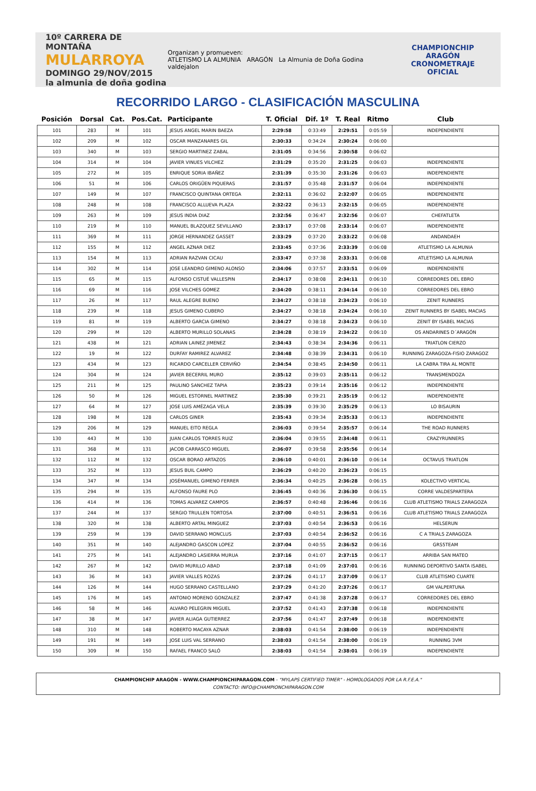10º CARRERA DE MONTAÑA
MULARROYA
DOMINGO 29/NOV/2015
la almunia de doña godina
Organizan y promueven:
ATLETISMO LA ALMUNIA ARAGÓN La Almunia de Doña Godina valdejalon
CHAMPIONCHIP
ARAGÓN
CRONOMETRAJE OFICIAL
RECORRIDO LARGO - CLASIFICACIÓN MASCULINA
| Posición | Dorsal | Cat. | Pos.Cat. | Participante | T. Oficial | Dif. 1º | T. Real | Ritmo | Club |
| --- | --- | --- | --- | --- | --- | --- | --- | --- | --- |
| 101 | 283 | M | 101 | JESUS ANGEL MARIN BAEZA | 2:29:58 | 0:33:49 | 2:29:51 | 0:05:59 | INDEPENDIENTE |
| 102 | 209 | M | 102 | OSCAR MANZANARES GIL | 2:30:33 | 0:34:24 | 2:30:24 | 0:06:00 | |
| 103 | 340 | M | 103 | SERGIO MARTINEZ ZABAL | 2:31:05 | 0:34:56 | 2:30:58 | 0:06:02 | |
| 104 | 314 | M | 104 | JAVIER VINUES VILCHEZ | 2:31:29 | 0:35:20 | 2:31:25 | 0:06:03 | INDEPENDIENTE |
| 105 | 272 | M | 105 | ENRIQUE SORIA IBAÑEZ | 2:31:39 | 0:35:30 | 2:31:26 | 0:06:03 | INDEPENDIENTE |
| 106 | 51 | M | 106 | CARLOS ORIGÜEN PIQUERAS | 2:31:57 | 0:35:48 | 2:31:57 | 0:06:04 | INDEPENDIENTE |
| 107 | 149 | M | 107 | FRANCISCO QUINTANA ORTEGA | 2:32:11 | 0:36:02 | 2:32:07 | 0:06:05 | INDEPENDIENTE |
| 108 | 248 | M | 108 | FRANCISCO ALLUEVA PLAZA | 2:32:22 | 0:36:13 | 2:32:15 | 0:06:05 | INDEPENDIENTE |
| 109 | 263 | M | 109 | JESUS INDIA DIAZ | 2:32:56 | 0:36:47 | 2:32:56 | 0:06:07 | CHEFATLETA |
| 110 | 219 | M | 110 | MANUEL BLAZQUEZ SEVILLANO | 2:33:17 | 0:37:08 | 2:33:14 | 0:06:07 | INDEPENDIENTE |
| 111 | 369 | M | 111 | JORGE HERNANDEZ GASSET | 2:33:29 | 0:37:20 | 2:33:22 | 0:06:08 | ANDANDAEH |
| 112 | 155 | M | 112 | ANGEL AZNAR DIEZ | 2:33:45 | 0:37:36 | 2:33:39 | 0:06:08 | ATLETISMO LA ALMUNIA |
| 113 | 154 | M | 113 | ADRIAN RAZVAN CICAU | 2:33:47 | 0:37:38 | 2:33:31 | 0:06:08 | ATLETISMO LA ALMUNIA |
| 114 | 302 | M | 114 | JOSE LEANDRO GIMENO ALONSO | 2:34:06 | 0:37:57 | 2:33:51 | 0:06:09 | INDEPENDIENTE |
| 115 | 65 | M | 115 | ALFONSO CISTUÉ VALLESPIN | 2:34:17 | 0:38:08 | 2:34:11 | 0:06:10 | CORREDORES DEL EBRO |
| 116 | 69 | M | 116 | JOSE VILCHES GOMEZ | 2:34:20 | 0:38:11 | 2:34:14 | 0:06:10 | CORREDORES DEL EBRO |
| 117 | 26 | M | 117 | RAUL ALEGRE BUENO | 2:34:27 | 0:38:18 | 2:34:23 | 0:06:10 | ZENIT RUNNERS |
| 118 | 239 | M | 118 | JESUS GIMENO CUBERO | 2:34:27 | 0:38:18 | 2:34:24 | 0:06:10 | ZENIT RUNNERS BY ISABEL MACIAS |
| 119 | 81 | M | 119 | ALBERTO GARCIA GIMENO | 2:34:27 | 0:38:18 | 2:34:23 | 0:06:10 | ZENIT BY ISABEL MACIAS |
| 120 | 299 | M | 120 | ALBERTO MURILLO SOLANAS | 2:34:28 | 0:38:19 | 2:34:22 | 0:06:10 | OS ANDARINES D´ARAGÓN |
| 121 | 438 | M | 121 | ADRIAN LAINEZ JIMENEZ | 2:34:43 | 0:38:34 | 2:34:36 | 0:06:11 | TRIATLON CIERZO |
| 122 | 19 | M | 122 | DURFAY RAMIREZ ALVAREZ | 2:34:48 | 0:38:39 | 2:34:31 | 0:06:10 | RUNNING ZARAGOZA-FISIO ZARAGOZ |
| 123 | 434 | M | 123 | RICARDO CARCELLER CERVIÑO | 2:34:54 | 0:38:45 | 2:34:50 | 0:06:11 | LA CABRA TIRA AL MONTE |
| 124 | 304 | M | 124 | JAVIER BECERRIL MURO | 2:35:12 | 0:39:03 | 2:35:11 | 0:06:12 | TRANSMENDOZA |
| 125 | 211 | M | 125 | PAULINO SANCHEZ TAPIA | 2:35:23 | 0:39:14 | 2:35:16 | 0:06:12 | INDEPENDIENTE |
| 126 | 50 | M | 126 | MIGUEL ESTORNEL MARTINEZ | 2:35:30 | 0:39:21 | 2:35:19 | 0:06:12 | INDEPENDIENTE |
| 127 | 64 | M | 127 | JOSE LUIS AMÉZAGA VELA | 2:35:39 | 0:39:30 | 2:35:29 | 0:06:13 | LO BISAURIN |
| 128 | 198 | M | 128 | CARLOS GINER | 2:35:43 | 0:39:34 | 2:35:33 | 0:06:13 | INDEPENDIENTE |
| 129 | 206 | M | 129 | MANUEL EITO REGLA | 2:36:03 | 0:39:54 | 2:35:57 | 0:06:14 | THE ROAD RUNNERS |
| 130 | 443 | M | 130 | JUAN CARLOS TORRES RUIZ | 2:36:04 | 0:39:55 | 2:34:48 | 0:06:11 | CRAZYRUNNERS |
| 131 | 368 | M | 131 | JACOB CARRASCO MIGUEL | 2:36:07 | 0:39:58 | 2:35:56 | 0:06:14 | |
| 132 | 112 | M | 132 | OSCAR BORAO ARTAZOS | 2:36:10 | 0:40:01 | 2:36:10 | 0:06:14 | OCTAVUS TRIATLON |
| 133 | 352 | M | 133 | JESUS BUIL CAMPO | 2:36:29 | 0:40:20 | 2:36:23 | 0:06:15 | |
| 134 | 347 | M | 134 | JOSÉMANUEL GIMENO FERRER | 2:36:34 | 0:40:25 | 2:36:28 | 0:06:15 | KOLECTIVO VERTICAL |
| 135 | 294 | M | 135 | ALFONSO FAURE PLO | 2:36:45 | 0:40:36 | 2:36:30 | 0:06:15 | CORRE VALDESPARTERA |
| 136 | 414 | M | 136 | TOMAS ALVAREZ CAMPOS | 2:36:57 | 0:40:48 | 2:36:46 | 0:06:16 | CLUB ATLETISMO TRIALS ZARAGOZA |
| 137 | 244 | M | 137 | SERGIO TRULLEN TORTOSA | 2:37:00 | 0:40:51 | 2:36:51 | 0:06:16 | CLUB ATLETISMO TRIALS ZARAGOZA |
| 138 | 320 | M | 138 | ALBERTO ARTAL MINGUEZ | 2:37:03 | 0:40:54 | 2:36:53 | 0:06:16 | HELSERUN |
| 139 | 259 | M | 139 | DAVID SERRANO MONCLUS | 2:37:03 | 0:40:54 | 2:36:52 | 0:06:16 | C A TRIALS ZARAGOZA |
| 140 | 351 | M | 140 | ALEJANDRO GASCON LOPEZ | 2:37:04 | 0:40:55 | 2:36:52 | 0:06:16 | GRS5TEAM |
| 141 | 275 | M | 141 | ALEJANDRO LASIERRA MURUA | 2:37:16 | 0:41:07 | 2:37:15 | 0:06:17 | ARRIBA SAN MATEO |
| 142 | 267 | M | 142 | DAVID MURILLO ABAD | 2:37:18 | 0:41:09 | 2:37:01 | 0:06:16 | RUNNING DEPORTIVO SANTA ISABEL |
| 143 | 36 | M | 143 | JAVIER VALLES ROZAS | 2:37:26 | 0:41:17 | 2:37:09 | 0:06:17 | CLUB ATLETISMO CUARTE |
| 144 | 126 | M | 144 | HUGO SERRANO CASTELLANO | 2:37:29 | 0:41:20 | 2:37:26 | 0:06:17 | GM VALPERTUNA |
| 145 | 176 | M | 145 | ANTONIO MORENO GONZALEZ | 2:37:47 | 0:41:38 | 2:37:28 | 0:06:17 | CORREDORES DEL EBRO |
| 146 | 58 | M | 146 | ALVARO PELEGRIN MIGUEL | 2:37:52 | 0:41:43 | 2:37:38 | 0:06:18 | INDEPENDIENTE |
| 147 | 38 | M | 147 | JAVIER ALIAGA GUTIERREZ | 2:37:56 | 0:41:47 | 2:37:49 | 0:06:18 | INDEPENDIENTE |
| 148 | 310 | M | 148 | ROBERTO MACAYA AZNAR | 2:38:03 | 0:41:54 | 2:38:00 | 0:06:19 | INDEPENDIENTE |
| 149 | 191 | M | 149 | JOSE LUIS VAL SERRANO | 2:38:03 | 0:41:54 | 2:38:00 | 0:06:19 | RUNNING 3VM |
| 150 | 309 | M | 150 | RAFAEL FRANCO SALÓ | 2:38:03 | 0:41:54 | 2:38:01 | 0:06:19 | INDEPENDIENTE |
CHAMPIONCHIP ARAGÓN - WWW.CHAMPIONCHIPARAGON.COM - "MYLAPS CERTIFIED TIMER" - HOMOLOGADOS POR LA R.F.E.A."
CONTACTO: INFO@CHAMPIONCHIPARAGON.COM